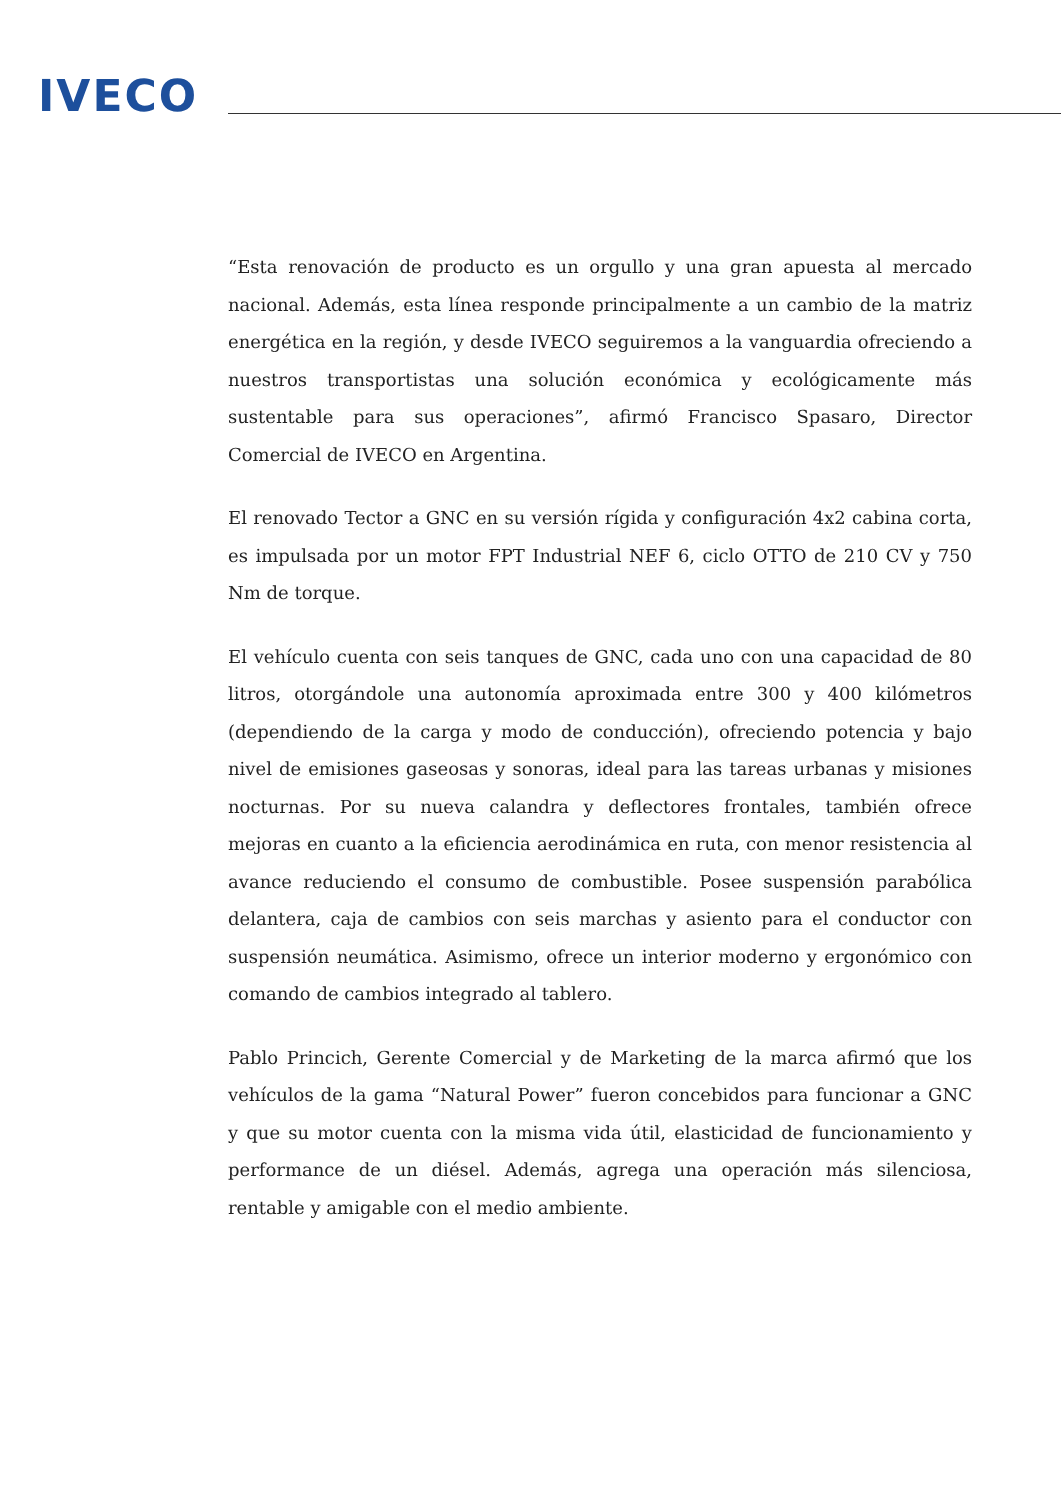IVECO
“Esta renovación de producto es un orgullo y una gran apuesta al mercado nacional. Además, esta línea responde principalmente a un cambio de la matriz energética en la región, y desde IVECO seguiremos a la vanguardia ofreciendo a nuestros transportistas una solución económica y ecológicamente más sustentable para sus operaciones”, afirmó Francisco Spasaro, Director Comercial de IVECO en Argentina.
El renovado Tector a GNC en su versión rígida y configuración 4x2 cabina corta, es impulsada por un motor FPT Industrial NEF 6, ciclo OTTO de 210 CV y 750 Nm de torque.
El vehículo cuenta con seis tanques de GNC, cada uno con una capacidad de 80 litros, otorgándole una autonomía aproximada entre 300 y 400 kilómetros (dependiendo de la carga y modo de conducción), ofreciendo potencia y bajo nivel de emisiones gaseosas y sonoras, ideal para las tareas urbanas y misiones nocturnas. Por su nueva calandra y deflectores frontales, también ofrece mejoras en cuanto a la eficiencia aerodinámica en ruta, con menor resistencia al avance reduciendo el consumo de combustible. Posee suspensión parabólica delantera, caja de cambios con seis marchas y asiento para el conductor con suspensión neumática. Asimismo, ofrece un interior moderno y ergonómico con comando de cambios integrado al tablero.
Pablo Princich, Gerente Comercial y de Marketing de la marca afirmó que los vehículos de la gama “Natural Power” fueron concebidos para funcionar a GNC y que su motor cuenta con la misma vida útil, elasticidad de funcionamiento y performance de un diésel. Además, agrega una operación más silenciosa, rentable y amigable con el medio ambiente.